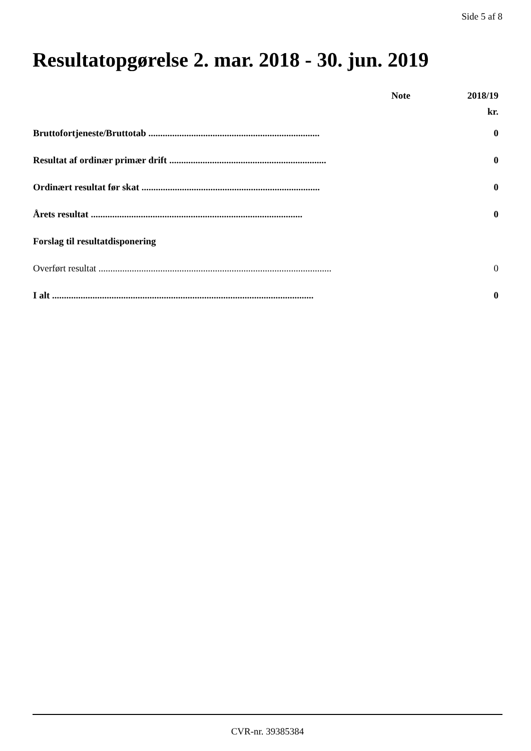Side 5 af 8
Resultatopgørelse 2. mar. 2018 - 30. jun. 2019
| | Note | 2018/19 |
| --- | --- | --- |
| | | kr. |
| Bruttofortjeneste/Bruttotab ........................................................................ | | 0 |
| Resultat af ordinær primær drift .................................................................. | | 0 |
| Ordinært resultat før skat ........................................................................... | | 0 |
| Årets resultat ......................................................................................... | | 0 |
| Forslag til resultatdisponering | | |
| Overført resultat .................................................................................................. | | 0 |
| I alt .............................................................................................................. | | 0 |
CVR-nr. 39385384